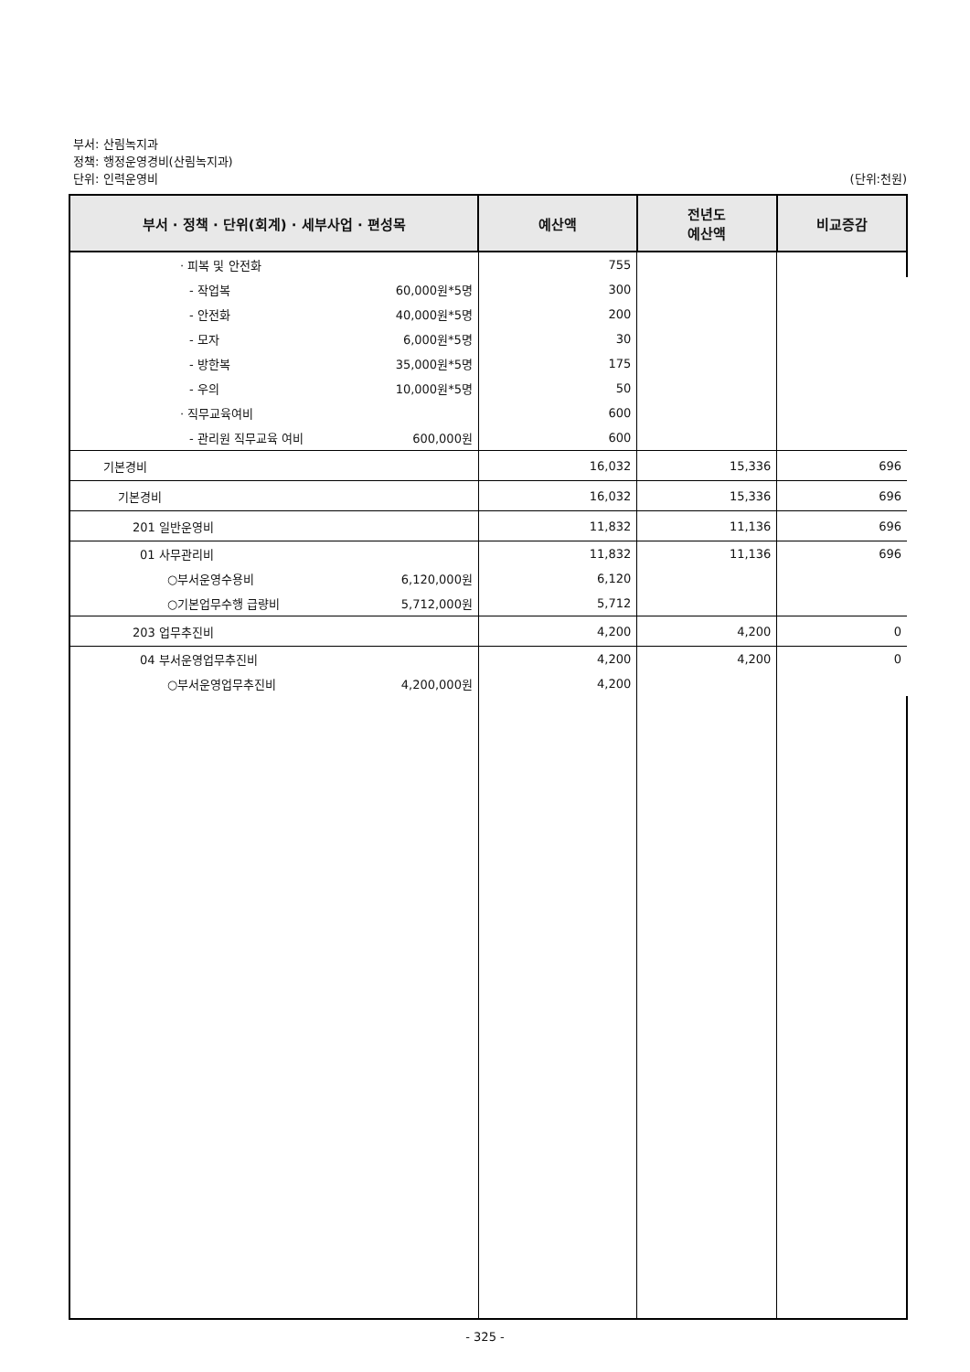부서: 산림녹지과
정책: 행정운영경비(산림녹지과)
단위: 인력운영비 (단위:천원)
| 부서 · 정책 · 단위(회계) · 세부사업 · 편성목 | 예산액 | 전년도 예산액 | 비교증감 |
| --- | --- | --- | --- |
| · 피복 및 안전화 | 755 | | |
| - 작업복 60,000원*5명 | 300 | | |
| - 안전화 40,000원*5명 | 200 | | |
| - 모자 6,000원*5명 | 30 | | |
| - 방한복 35,000원*5명 | 175 | | |
| - 우의 10,000원*5명 | 50 | | |
| · 직무교육여비 | 600 | | |
| - 관리원 직무교육 여비 600,000원 | 600 | | |
| 기본경비 | 16,032 | 15,336 | 696 |
| 기본경비 | 16,032 | 15,336 | 696 |
| 201 일반운영비 | 11,832 | 11,136 | 696 |
| 01 사무관리비 | 11,832 | 11,136 | 696 |
| ○부서운영수용비 6,120,000원 | 6,120 | | |
| ○기본업무수행 급량비 5,712,000원 | 5,712 | | |
| 203 업무추진비 | 4,200 | 4,200 | 0 |
| 04 부서운영업무추진비 | 4,200 | 4,200 | 0 |
| ○부서운영업무추진비 4,200,000원 | 4,200 | | |
- 325 -